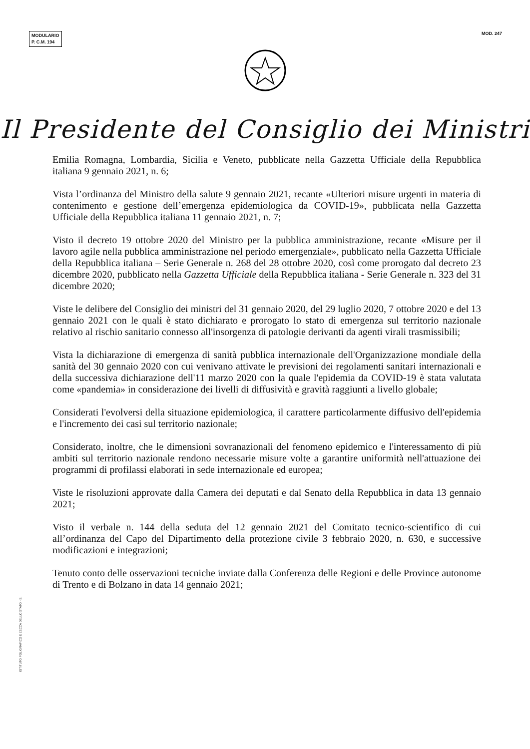MODULARIO
P. C.M. 194
MOD. 247
Il Presidente del Consiglio dei Ministri
Emilia Romagna, Lombardia, Sicilia e Veneto, pubblicate nella Gazzetta Ufficiale della Repubblica italiana 9 gennaio 2021, n. 6;
Vista l’ordinanza del Ministro della salute 9 gennaio 2021, recante «Ulteriori misure urgenti in materia di contenimento e gestione dell’emergenza epidemiologica da COVID-19», pubblicata nella Gazzetta Ufficiale della Repubblica italiana 11 gennaio 2021, n. 7;
Visto il decreto 19 ottobre 2020 del Ministro per la pubblica amministrazione, recante «Misure per il lavoro agile nella pubblica amministrazione nel periodo emergenziale», pubblicato nella Gazzetta Ufficiale della Repubblica italiana – Serie Generale n. 268 del 28 ottobre 2020, così come prorogato dal decreto 23 dicembre 2020, pubblicato nella Gazzetta Ufficiale della Repubblica italiana - Serie Generale n. 323 del 31 dicembre 2020;
Viste le delibere del Consiglio dei ministri del 31 gennaio 2020, del 29 luglio 2020, 7 ottobre 2020 e del 13 gennaio 2021 con le quali è stato dichiarato e prorogato lo stato di emergenza sul territorio nazionale relativo al rischio sanitario connesso all'insorgenza di patologie derivanti da agenti virali trasmissibili;
Vista la dichiarazione di emergenza di sanità pubblica internazionale dell'Organizzazione mondiale della sanità del 30 gennaio 2020 con cui venivano attivate le previsioni dei regolamenti sanitari internazionali e della successiva dichiarazione dell'11 marzo 2020 con la quale l'epidemia da COVID-19 è stata valutata come «pandemia» in considerazione dei livelli di diffusività e gravità raggiunti a livello globale;
Considerati l'evolversi della situazione epidemiologica, il carattere particolarmente diffusivo dell'epidemia e l'incremento dei casi sul territorio nazionale;
Considerato, inoltre, che le dimensioni sovranazionali del fenomeno epidemico e l'interessamento di più ambiti sul territorio nazionale rendono necessarie misure volte a garantire uniformità nell'attuazione dei programmi di profilassi elaborati in sede internazionale ed europea;
Viste le risoluzioni approvate dalla Camera dei deputati e dal Senato della Repubblica in data 13 gennaio 2021;
Visto il verbale n. 144 della seduta del 12 gennaio 2021 del Comitato tecnico-scientifico di cui all’ordinanza del Capo del Dipartimento della protezione civile 3 febbraio 2020, n. 630, e successive modificazioni e integrazioni;
Tenuto conto delle osservazioni tecniche inviate dalla Conferenza delle Regioni e delle Province autonome di Trento e di Bolzano in data 14 gennaio 2021;
ISTITUTO POLIGRAFICO E ZECCA DELLO STATO - S.